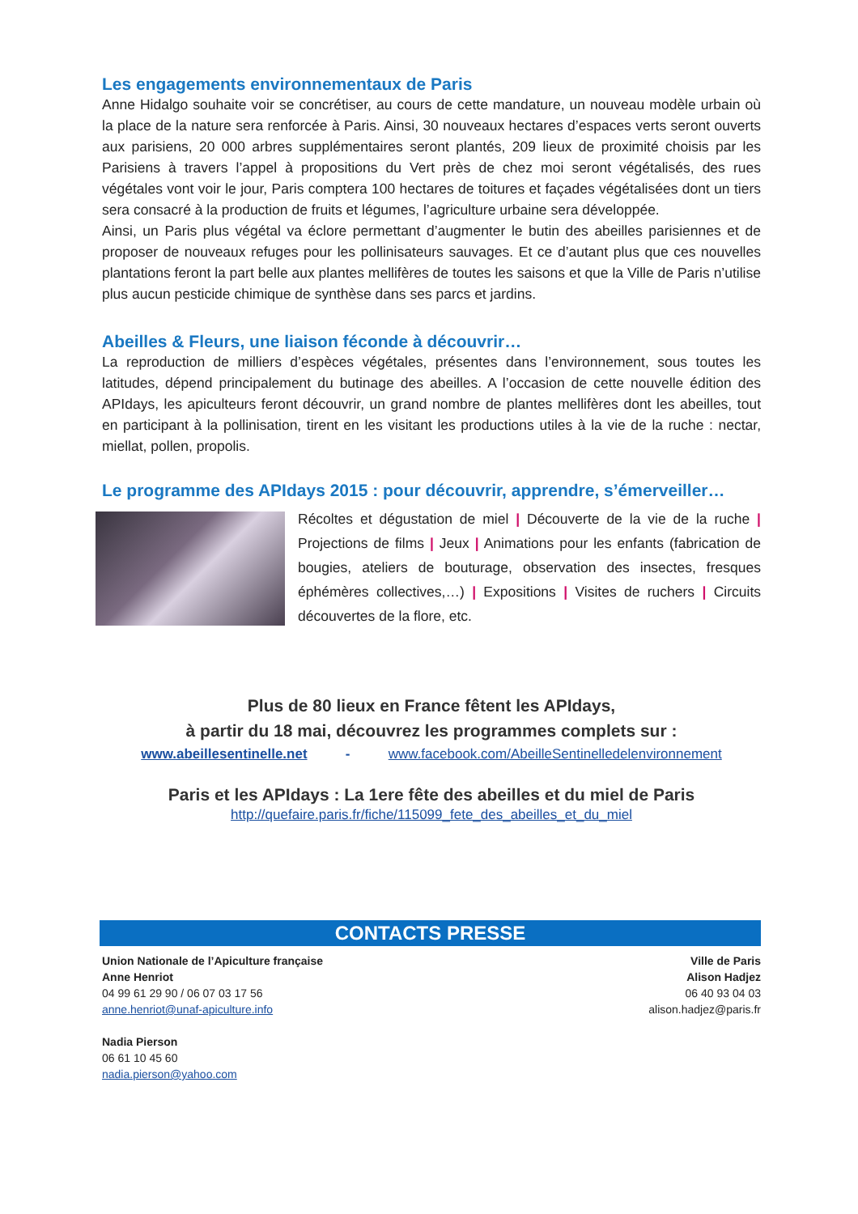Les engagements environnementaux de Paris
Anne Hidalgo souhaite voir se concrétiser, au cours de cette mandature, un nouveau modèle urbain où la place de la nature sera renforcée à Paris. Ainsi, 30 nouveaux hectares d’espaces verts seront ouverts aux parisiens, 20 000 arbres supplémentaires seront plantés, 209 lieux de proximité choisis par les Parisiens à travers l’appel à propositions du Vert près de chez moi seront végétalisés, des rues végétales vont voir le jour, Paris comptera 100 hectares de toitures et façades végétalisées dont un tiers sera consacré à la production de fruits et légumes, l’agriculture urbaine sera développée.
Ainsi, un Paris plus végétal va éclore permettant d’augmenter le butin des abeilles parisiennes et de proposer de nouveaux refuges pour les pollinisateurs sauvages. Et ce d’autant plus que ces nouvelles plantations feront la part belle aux plantes mellifères de toutes les saisons et que la Ville de Paris n’utilise plus aucun pesticide chimique de synthèse dans ses parcs et jardins.
Abeilles & Fleurs, une liaison féconde à découvrir…
La reproduction de milliers d’espèces végétales, présentes dans l’environnement, sous toutes les latitudes, dépend principalement du butinage des abeilles. A l’occasion de cette nouvelle édition des APIdays, les apiculteurs feront découvrir, un grand nombre de plantes mellifères dont les abeilles, tout en participant à la pollinisation, tirent en les visitant les productions utiles à la vie de la ruche : nectar, miellat, pollen, propolis.
Le programme des APIdays 2015 : pour découvrir, apprendre, s’émerveiller…
Récoltes et dégustation de miel | Découverte de la vie de la ruche | Projections de films | Jeux | Animations pour les enfants (fabrication de bougies, ateliers de bouturage, observation des insectes, fresques éphémères collectives,…) | Expositions | Visites de ruchers | Circuits découvertes de la flore, etc.
Plus de 80 lieux en France fêtent les APIdays,
à partir du 18 mai, découvrez les programmes complets sur :
www.abeillesentinelle.net - www.facebook.com/AbeilleSentinelledelenvironnement
Paris et les APIdays : La 1ere fête des abeilles et du miel de Paris
http://quefaire.paris.fr/fiche/115099_fete_des_abeilles_et_du_miel
CONTACTS PRESSE
Union Nationale de l’Apiculture française
Anne Henriot
04 99 61 29 90 / 06 07 03 17 56
anne.henriot@unaf-apiculture.info
Nadia Pierson
06 61 10 45 60
nadia.pierson@yahoo.com
Ville de Paris
Alison Hadjez
06 40 93 04 03
alison.hadjez@paris.fr